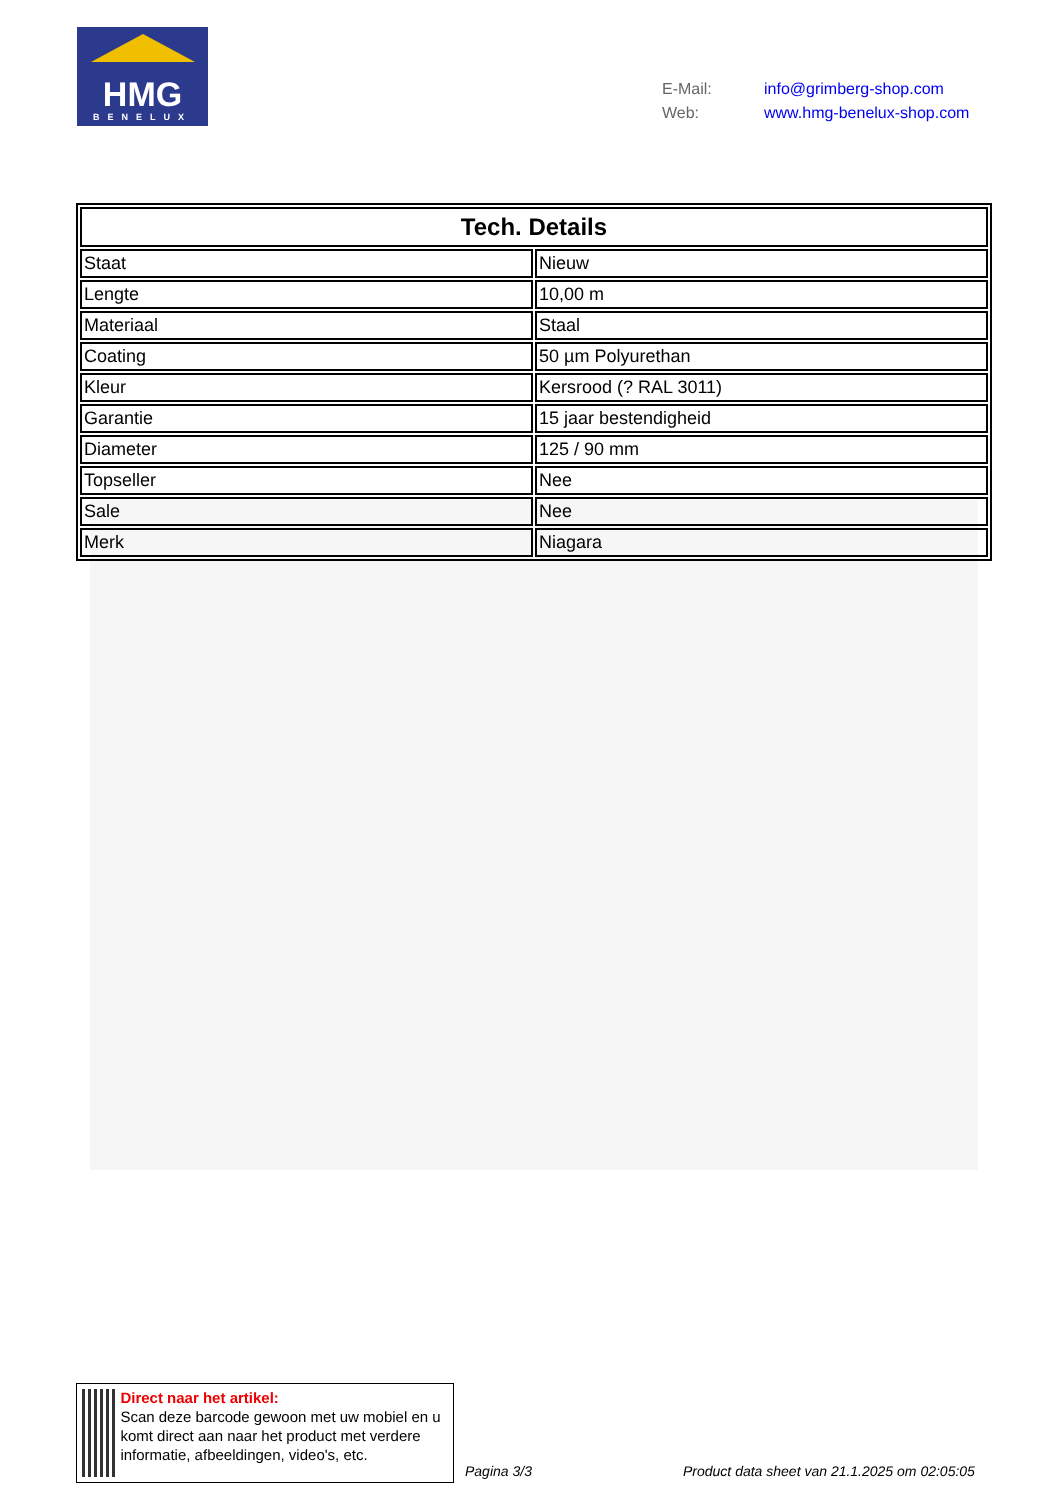HMG
BENELUX
| E-Mail: | info@grimberg-shop.com |
| Web: | www.hmg-benelux-shop.com |
| Tech. Details | |
| --- | --- |
| Staat | Nieuw |
| Lengte | 10,00 m |
| Materiaal | Staal |
| Coating | 50 µm Polyurethan |
| Kleur | Kersrood (? RAL 3011) |
| Garantie | 15 jaar bestendigheid |
| Diameter | 125 / 90 mm |
| Topseller | Nee |
| Sale | Nee |
| Merk | Niagara |
Direct naar het artikel:
Scan deze barcode gewoon met uw mobiel en u komt direct aan naar het product met verdere informatie, afbeeldingen, video's, etc.
Pagina 3/3
Product data sheet van 21.1.2025 om 02:05:05